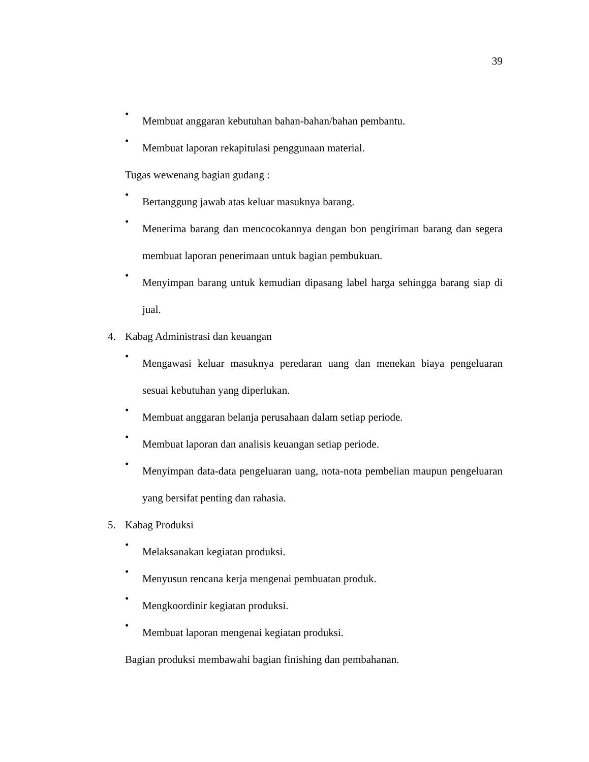39
•
Membuat anggaran kebutuhan bahan-bahan/bahan pembantu.
•
Membuat laporan rekapitulasi penggunaan material.
Tugas wewenang bagian gudang :
•
Bertanggung jawab atas keluar masuknya barang.
•
Menerima barang dan mencocokannya dengan bon pengiriman barang dan segera membuat laporan penerimaan untuk bagian pembukuan.
•
Menyimpan barang untuk kemudian dipasang label harga sehingga barang siap di jual.
4. Kabag Administrasi dan keuangan
•
Mengawasi keluar masuknya peredaran uang dan menekan biaya pengeluaran sesuai kebutuhan yang diperlukan.
•
Membuat anggaran belanja perusahaan dalam setiap periode.
•
Membuat laporan dan analisis keuangan setiap periode.
•
Menyimpan data-data pengeluaran uang, nota-nota pembelian maupun pengeluaran yang bersifat penting dan rahasia.
5. Kabag Produksi
•
Melaksanakan kegiatan produksi.
•
Menyusun rencana kerja mengenai pembuatan produk.
•
Mengkoordinir kegiatan produksi.
•
Membuat laporan mengenai kegiatan produksi.
Bagian produksi membawahi bagian finishing dan pembahanan.